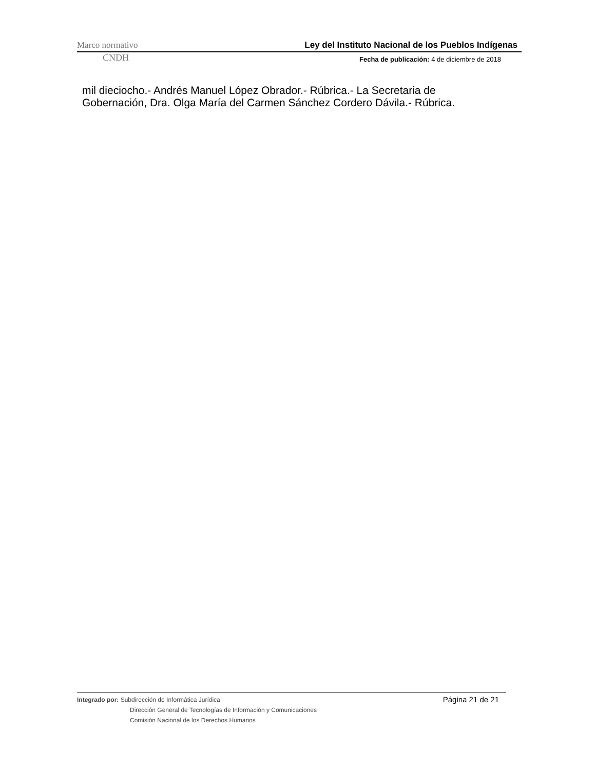Marco normativo Ley del Instituto Nacional de los Pueblos Indígenas
CNDH Fecha de publicación: 4 de diciembre de 2018
mil dieciocho.- Andrés Manuel López Obrador.- Rúbrica.- La Secretaria de Gobernación, Dra. Olga María del Carmen Sánchez Cordero Dávila.- Rúbrica.
Página 21 de 21
Integrado por: Subdirección de Informática Jurídica
Dirección General de Tecnologías de Información y Comunicaciones
Comisión Nacional de los Derechos Humanos